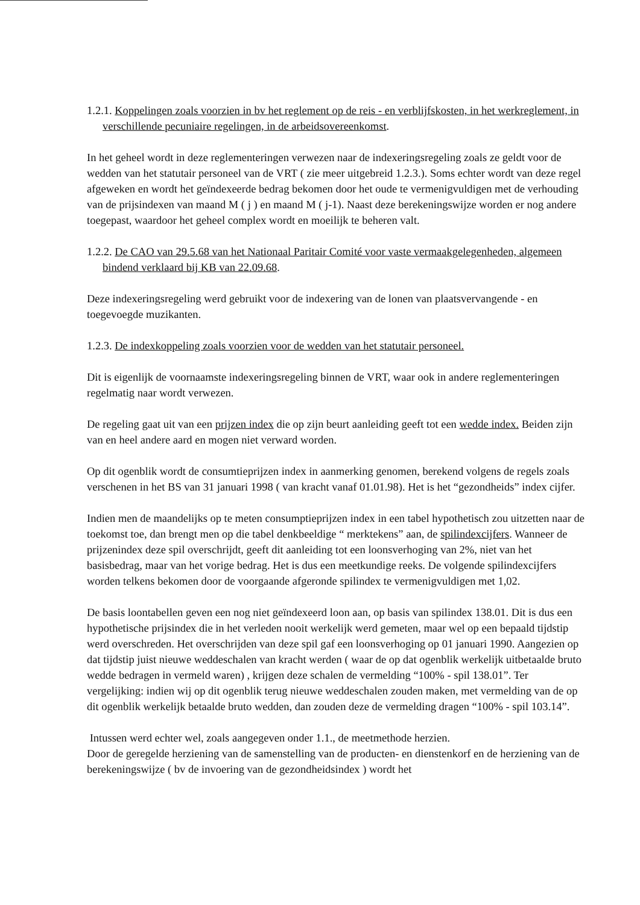1.2.1. Koppelingen zoals voorzien in bv het reglement op de reis - en verblijfskosten, in het werkreglement, in verschillende pecuniaire regelingen, in de arbeidsovereenkomst.
In het geheel wordt in deze reglementeringen verwezen naar de indexeringsregeling zoals ze geldt voor de wedden van het statutair personeel van de VRT ( zie meer uitgebreid 1.2.3.). Soms echter wordt van deze regel afgeweken en wordt het geïndexeerde bedrag bekomen door het oude te vermenigvuldigen met de verhouding van de prijsindexen van maand M ( j ) en maand M ( j-1). Naast deze berekeningswijze worden er nog andere toegepast, waardoor het geheel complex wordt en moeilijk te beheren valt.
1.2.2. De CAO van 29.5.68 van het Nationaal Paritair Comité voor vaste vermaakgelegenheden, algemeen bindend verklaard bij KB van 22.09.68.
Deze indexeringsregeling werd gebruikt voor de indexering van de lonen van plaatsvervangende - en toegevoegde muzikanten.
1.2.3. De indexkoppeling zoals voorzien voor de wedden van het statutair personeel.
Dit is eigenlijk de voornaamste indexeringsregeling binnen de VRT, waar ook in andere reglementeringen regelmatig naar wordt verwezen.
De regeling gaat uit van een prijzen index die op zijn beurt aanleiding geeft tot een wedde index. Beiden zijn van en heel andere aard en mogen niet verward worden.
Op dit ogenblik wordt de consumtieprijzen index in aanmerking genomen, berekend volgens de regels zoals verschenen in het BS van 31 januari 1998 ( van kracht vanaf 01.01.98). Het is het “gezondheids” index cijfer.
Indien men de maandelijks op te meten consumptieprijzen index in een tabel hypothetisch zou uitzetten naar de toekomst toe, dan brengt men op die tabel denkbeeldige “ merktekens” aan, de spilindexcijfers. Wanneer de prijzenindex deze spil overschrijdt, geeft dit aanleiding tot een loonsverhoging van 2%, niet van het basisbedrag, maar van het vorige bedrag. Het is dus een meetkundige reeks. De volgende spilindexcijfers worden telkens bekomen door de voorgaande afgeronde spilindex te vermenigvuldigen met 1,02.
De basis loontabellen geven een nog niet geïndexeerd loon aan, op basis van spilindex 138.01. Dit is dus een hypothetische prijsindex die in het verleden nooit werkelijk werd gemeten, maar wel op een bepaald tijdstip werd overschreden. Het overschrijden van deze spil gaf een loonsverhoging op 01 januari 1990. Aangezien op dat tijdstip juist nieuwe weddeschalen van kracht werden ( waar de op dat ogenblik werkelijk uitbetaalde bruto wedde bedragen in vermeld waren) , krijgen deze schalen de vermelding “100% - spil 138.01”. Ter vergelijking: indien wij op dit ogenblik terug nieuwe weddeschalen zouden maken, met vermelding van de op dit ogenblik werkelijk betaalde bruto wedden, dan zouden deze de vermelding dragen “100% - spil 103.14”.
Intussen werd echter wel, zoals aangegeven onder 1.1., de meetmethode herzien.
Door de geregelde herziening van de samenstelling van de producten- en dienstenkorf en de herziening van de berekeningswijze ( bv de invoering van de gezondheidsindex ) wordt het